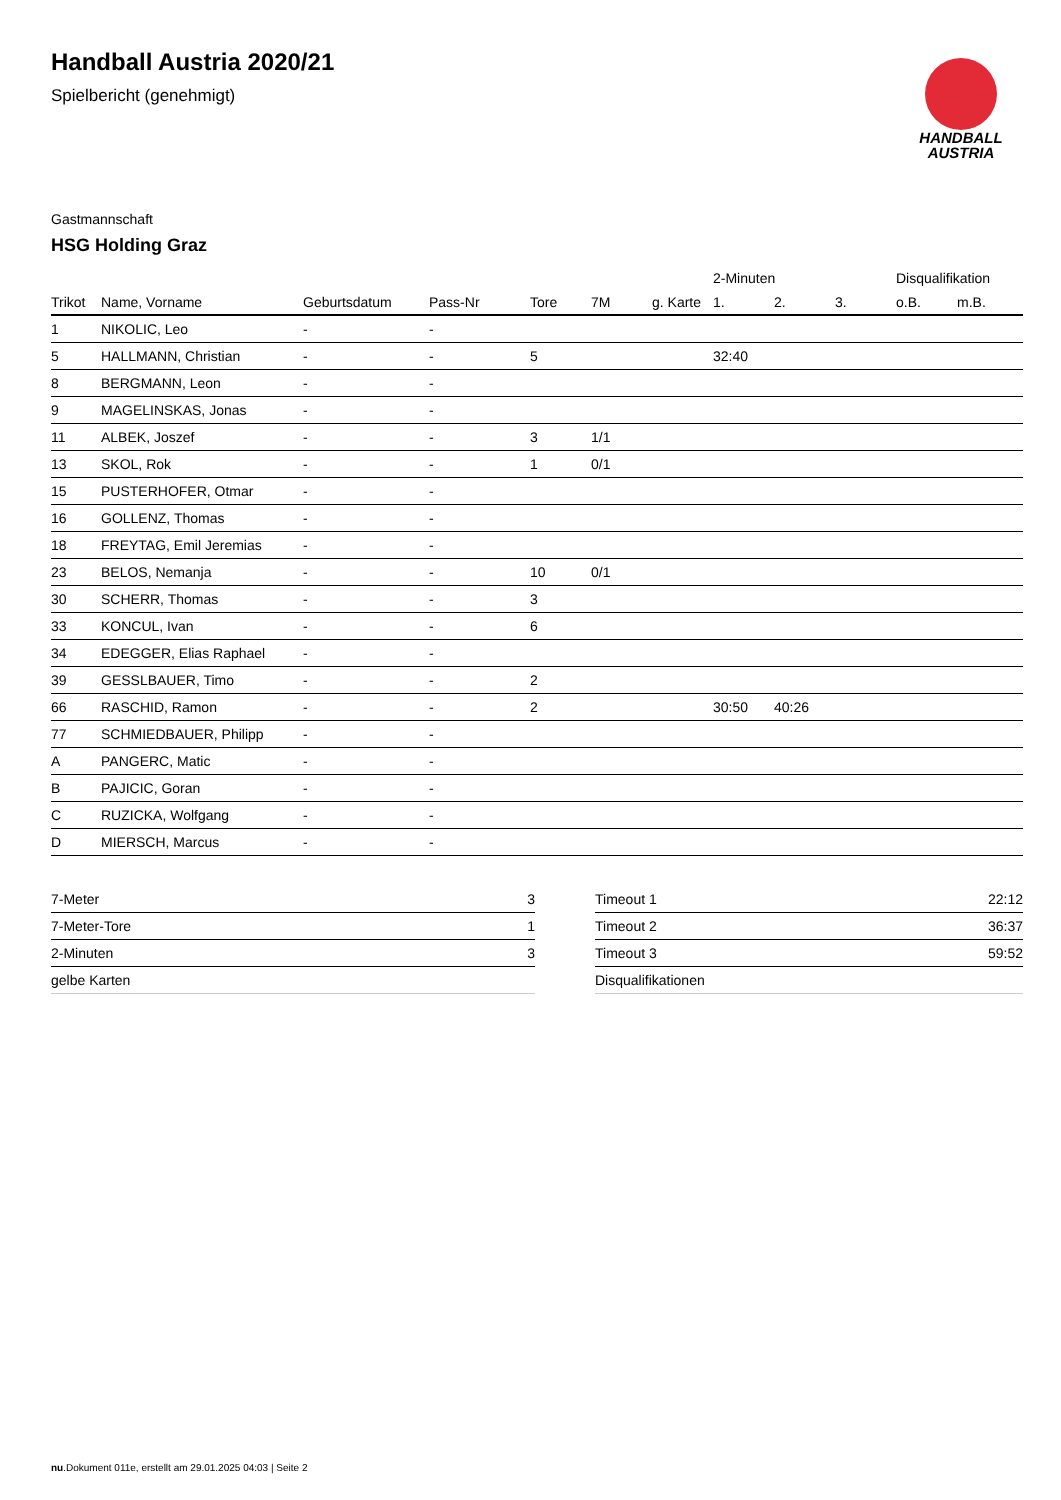HANDBALL
AUSTRIA
Handball Austria 2020/21
Spielbericht (genehmigt)
Gastmannschaft
HSG Holding Graz
| | | | | | | | 2-Minuten | | | Disqualifikation | |
| --- | --- | --- | --- | --- | --- | --- | --- | --- | --- | --- | --- |
| Trikot | Name, Vorname | Geburtsdatum | Pass-Nr | Tore | 7M | g. Karte | 1. | 2. | 3. | o.B. | m.B. |
| 1 | NIKOLIC, Leo | - | - | | | | | | | | |
| 5 | HALLMANN, Christian | - | - | 5 | | | 32:40 | | | | |
| 8 | BERGMANN, Leon | - | - | | | | | | | | |
| 9 | MAGELINSKAS, Jonas | - | - | | | | | | | | |
| 11 | ALBEK, Joszef | - | - | 3 | 1/1 | | | | | | |
| 13 | SKOL, Rok | - | - | 1 | 0/1 | | | | | | |
| 15 | PUSTERHOFER, Otmar | - | - | | | | | | | | |
| 16 | GOLLENZ, Thomas | - | - | | | | | | | | |
| 18 | FREYTAG, Emil Jeremias | - | - | | | | | | | | |
| 23 | BELOS, Nemanja | - | - | 10 | 0/1 | | | | | | |
| 30 | SCHERR, Thomas | - | - | 3 | | | | | | | |
| 33 | KONCUL, Ivan | - | - | 6 | | | | | | | |
| 34 | EDEGGER, Elias Raphael | - | - | | | | | | | | |
| 39 | GESSLBAUER, Timo | - | - | 2 | | | | | | | |
| 66 | RASCHID, Ramon | - | - | 2 | | | 30:50 | 40:26 | | | |
| 77 | SCHMIEDBAUER, Philipp | - | - | | | | | | | | |
| A | PANGERC, Matic | - | - | | | | | | | | |
| B | PAJICIC, Goran | - | - | | | | | | | | |
| C | RUZICKA, Wolfgang | - | - | | | | | | | | |
| D | MIERSCH, Marcus | - | - | | | | | | | | |
| 7-Meter | 3 |
| 7-Meter-Tore | 1 |
| 2-Minuten | 3 |
| gelbe Karten | |
| Timeout 1 | 22:12 |
| Timeout 2 | 36:37 |
| Timeout 3 | 59:52 |
| Disqualifikationen | |
nu.Dokument 011e, erstellt am 29.01.2025 04:03 | Seite 2